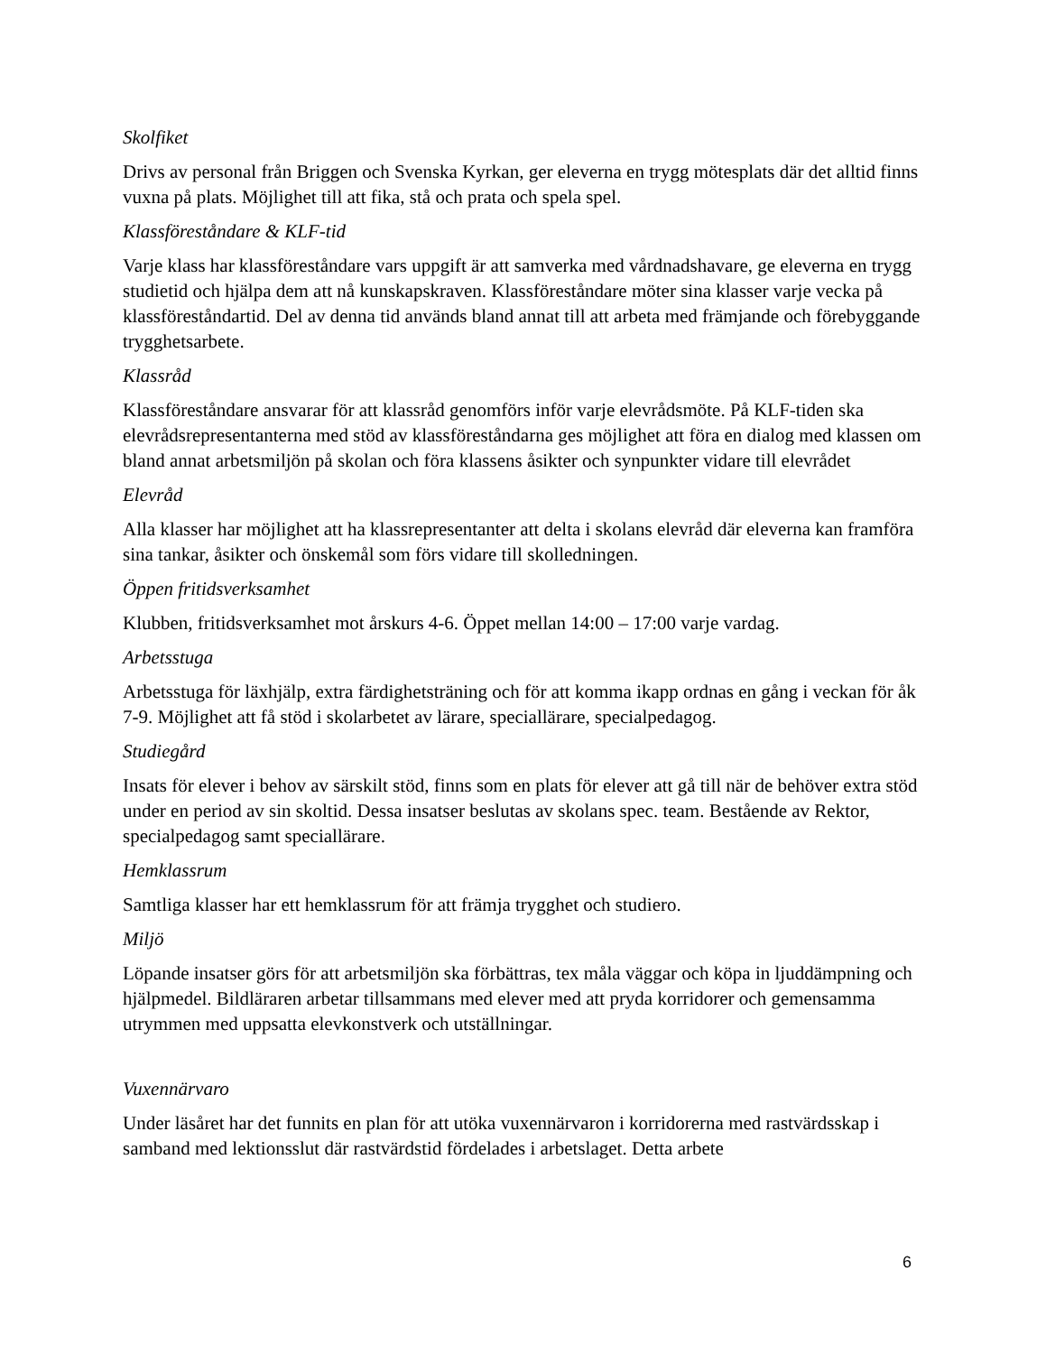Skolfiket
Drivs av personal från Briggen och Svenska Kyrkan, ger eleverna en trygg mötesplats där det alltid finns vuxna på plats. Möjlighet till att fika, stå och prata och spela spel.
Klassföreståndare & KLF-tid
Varje klass har klassföreståndare vars uppgift är att samverka med vårdnadshavare, ge eleverna en trygg studietid och hjälpa dem att nå kunskapskraven. Klassföreståndare möter sina klasser varje vecka på klassföreståndartid. Del av denna tid används bland annat till att arbeta med främjande och förebyggande trygghetsarbete.
Klassråd
Klassföreståndare ansvarar för att klassråd genomförs inför varje elevrådsmöte. På KLF-tiden ska elevrådsrepresentanterna med stöd av klassföreståndarna ges möjlighet att föra en dialog med klassen om bland annat arbetsmiljön på skolan och föra klassens åsikter och synpunkter vidare till elevrådet
Elevråd
Alla klasser har möjlighet att ha klassrepresentanter att delta i skolans elevråd där eleverna kan framföra sina tankar, åsikter och önskemål som förs vidare till skolledningen.
Öppen fritidsverksamhet
Klubben, fritidsverksamhet mot årskurs 4-6. Öppet mellan 14:00 – 17:00 varje vardag.
Arbetsstuga
Arbetsstuga för läxhjälp, extra färdighetsträning och för att komma ikapp ordnas en gång i veckan för åk 7-9. Möjlighet att få stöd i skolarbetet av lärare, speciallärare, specialpedagog.
Studiegård
Insats för elever i behov av särskilt stöd, finns som en plats för elever att gå till när de behöver extra stöd under en period av sin skoltid. Dessa insatser beslutas av skolans spec. team. Bestående av Rektor, specialpedagog samt speciallärare.
Hemklassrum
Samtliga klasser har ett hemklassrum för att främja trygghet och studiero.
Miljö
Löpande insatser görs för att arbetsmiljön ska förbättras, tex måla väggar och köpa in ljuddämpning och hjälpmedel. Bildläraren arbetar tillsammans med elever med att pryda korridorer och gemensamma utrymmen med uppsatta elevkonstverk och utställningar.
Vuxennärvaro
Under läsåret har det funnits en plan för att utöka vuxennärvaron i korridorerna med rastvärdsskap i samband med lektionsslut där rastvärdstid fördelades i arbetslaget. Detta arbete
6